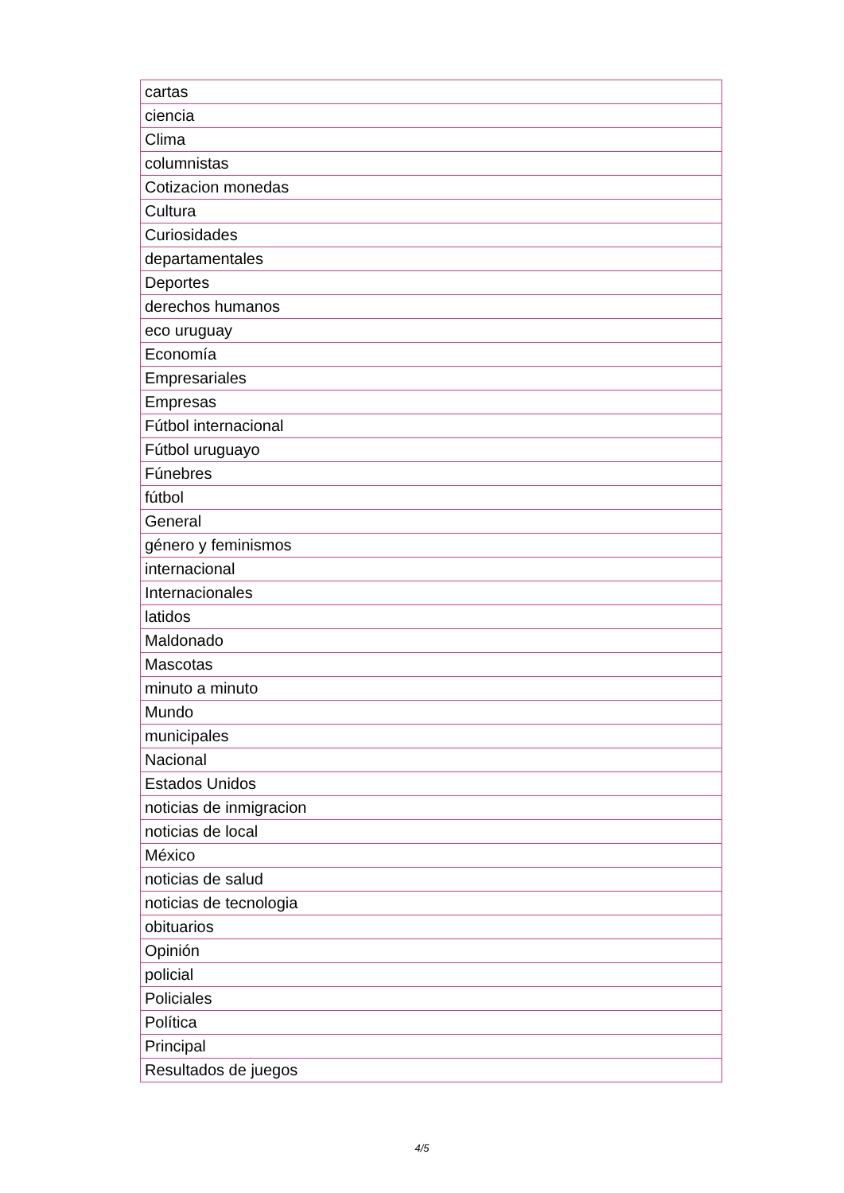| cartas |
| ciencia |
| Clima |
| columnistas |
| Cotizacion monedas |
| Cultura |
| Curiosidades |
| departamentales |
| Deportes |
| derechos humanos |
| eco uruguay |
| Economía |
| Empresariales |
| Empresas |
| Fútbol internacional |
| Fútbol uruguayo |
| Fúnebres |
| fútbol |
| General |
| género y feminismos |
| internacional |
| Internacionales |
| latidos |
| Maldonado |
| Mascotas |
| minuto a minuto |
| Mundo |
| municipales |
| Nacional |
| Estados Unidos |
| noticias de inmigracion |
| noticias de local |
| México |
| noticias de salud |
| noticias de tecnologia |
| obituarios |
| Opinión |
| policial |
| Policiales |
| Política |
| Principal |
| Resultados de juegos |
4/5